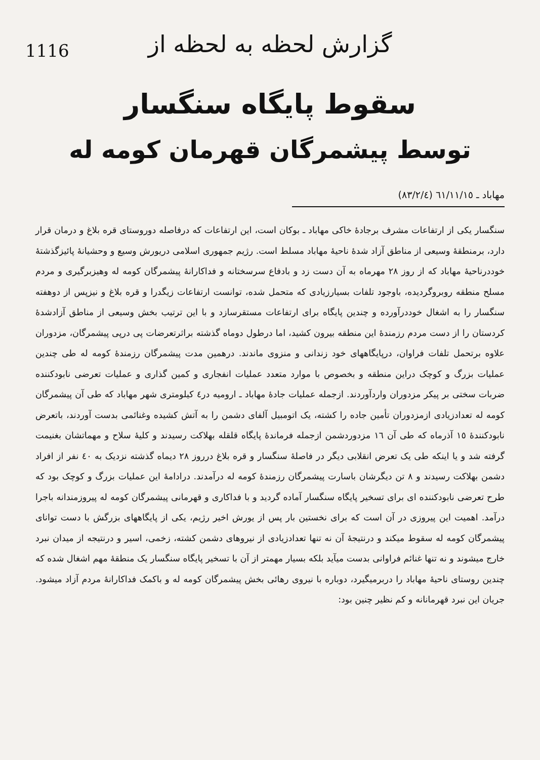1116
گزارش لحظه به لحظه از
سقوط پایگاه سنگسار
توسط پیشمرگان قهرمان کومه له
مهاباد ـ ٦١/١١/١٥ (٨٣/٢/٤)
سنگسار یکی از ارتفاعات مشرف برجادهٔ خاکی مهاباد ـ بوکان است، این ارتفاعات که درفاصله دوروستای قره بلاغ و درمان قرار دارد، برمنطقهٔ وسیعی از مناطق آزاد شدهٔ ناحیهٔ مهاباد مسلط است. رژیم جمهوری اسلامی دریورش وسیع و وحشیانهٔ پائیزگذشتهٔ خوددرناحیهٔ مهاباد که از روز ٢٨ مهرماه به آن دست زد و بادفاع سرسختانه و فداکارانهٔ پیشمرگان کومه له وهیزبرگیری و مردم مسلح منطقه روبروگردیده، باوجود تلفات بسیارزیادی که متحمل شده، توانست ارتفاعات زیگدرا و قره بلاغ و نیزپس از دوهفته سنگسار را به اشغال خوددرآورده و چندین پایگاه برای ارتفاعات مستقرسازد و با این ترتیب بخش وسیعی از مناطق آزادشدهٔ کردستان را از دست مردم رزمندهٔ این منطقه بیرون کشید، اما درطول دوماه گذشته براثرتعرضات پی درپی پیشمرگان، مزدوران علاوه برتحمل تلفات فراوان، درپایگاههای خود زندانی و منزوی ماندند. درهمین مدت پیشمرگان رزمندهٔ کومه له طی چندین عملیات بزرگ و کوچک دراین منطقه و بخصوص با موارد متعدد عملیات انفجاری و کمین گذاری و عملیات تعرضی نابودکننده ضربات سختی بر پیکر مزدوران واردآوردند. ازجمله عملیات جادهٔ مهاباد ـ ارومیه در٤ کیلومتری شهر مهاباد که طی آن پیشمرگان کومه له تعدادزیادی ازمزدوران تأمین جاده را کشته، یک اتومبیل آلفای دشمن را به آتش کشیده وغنائمی بدست آوردند، باتعرض نابودکنندهٔ ١٥ آذرماه که طی آن ١٦ مزدوردشمن ازجمله فرماندهٔ پایگاه قلقله بهلاکت رسیدند و کلیهٔ سلاح و مهماتشان بغنیمت گرفته شد و یا اینکه طی یک تعرض انقلابی دیگر در فاصلهٔ سنگسار و قره بلاغ درروز ٢٨ دیماه گذشته نزدیک به ٤٠ نفر از افراد دشمن بهلاکت رسیدند و ٨ تن دیگرشان باسارت پیشمرگان رزمندهٔ کومه له درآمدند. درادامهٔ این عملیات بزرگ و کوچک بود که طرح تعرضی نابودکننده ای برای تسخیر پایگاه سنگسار آماده گردید و با فداکاری و قهرمانی پیشمرگان کومه له پیروزمندانه باجرا درآمد. اهمیت این پیروزی در آن است که برای نخستین بار پس از یورش اخیر رژیم، یکی از پایگاههای بزرگش با دست توانای پیشمرگان کومه له سقوط میکند و درنتیجهٔ آن نه تنها تعدادزیادی از نیروهای دشمن کشته، زخمی، اسیر و درنتیجه از میدان نبرد خارج میشوند و نه تنها غنائم فراوانی بدست میآید بلکه بسیار مهمتر از آن با تسخیر پایگاه سنگسار یک منطقهٔ مهم اشغال شده که چندین روستای ناحیهٔ مهاباد را دربرمیگیرد، دوباره با نیروی رهائی بخش پیشمرگان کومه له و باکمک فداکارانهٔ مردم آزاد میشود. جریان این نبرد قهرمانانه و کم نظیر چنین بود: